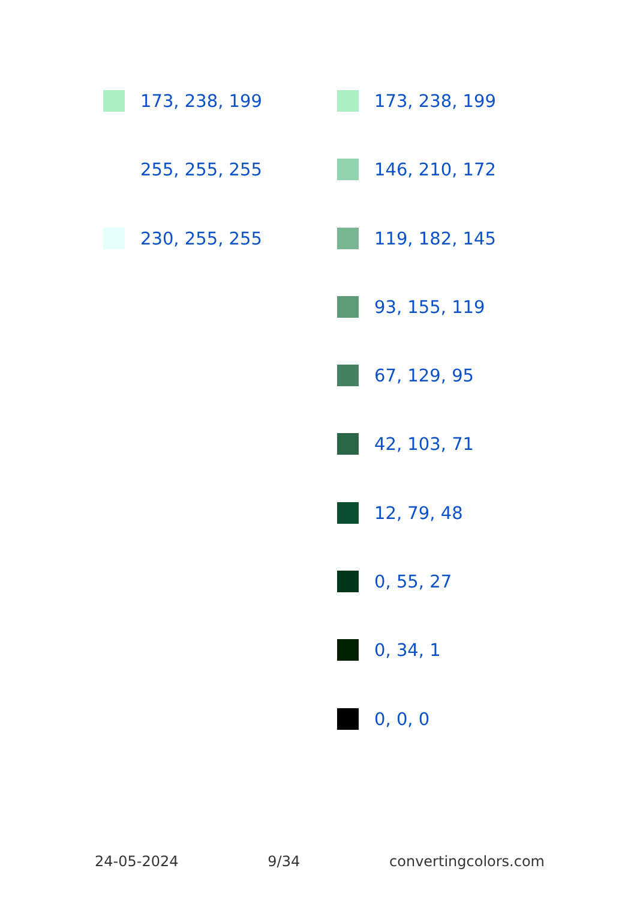173, 238, 199
255, 255, 255
230, 255, 255
173, 238, 199
146, 210, 172
119, 182, 145
93, 155, 119
67, 129, 95
42, 103, 71
12, 79, 48
0, 55, 27
0, 34, 1
0, 0, 0
24-05-2024 9/34 convertingcolors.com